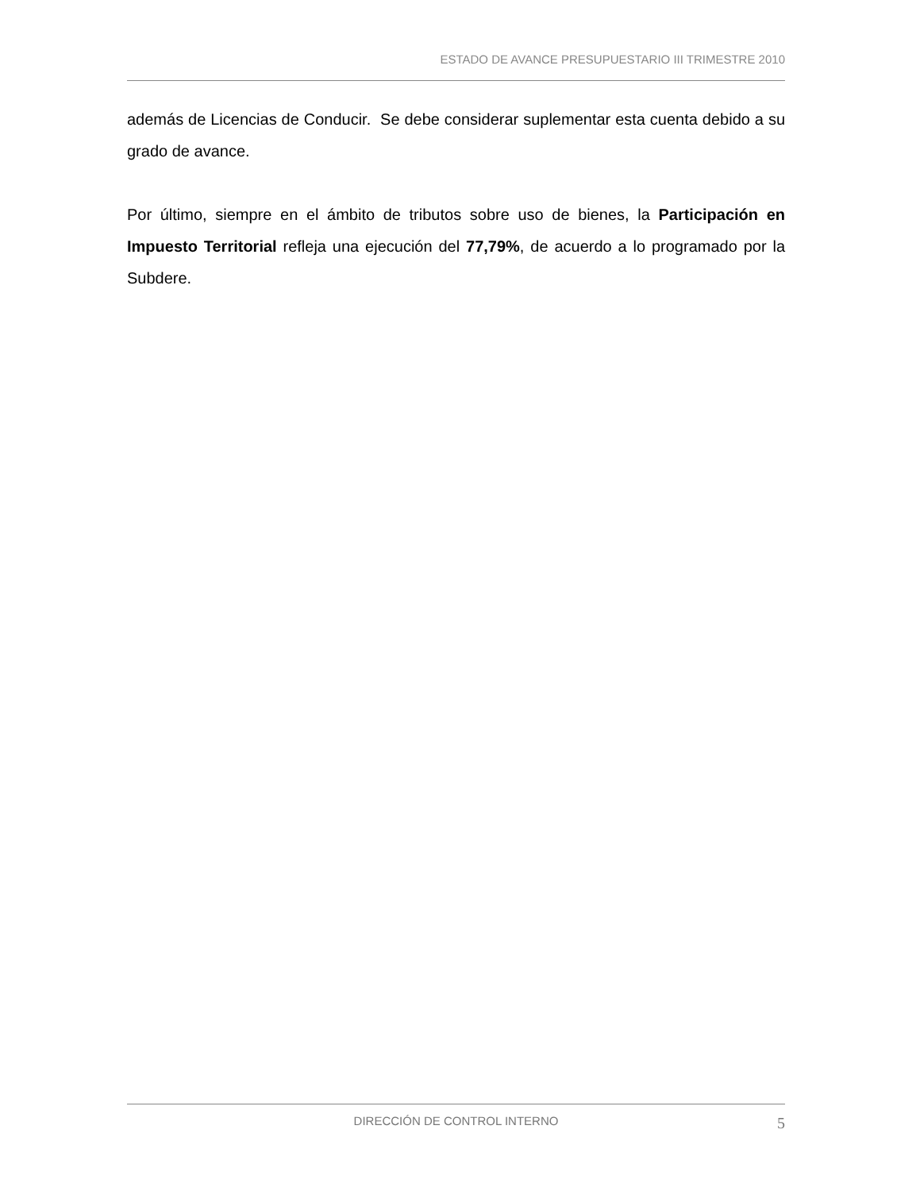ESTADO DE AVANCE PRESUPUESTARIO III TRIMESTRE 2010
además de Licencias de Conducir. Se debe considerar suplementar esta cuenta debido a su grado de avance.
Por último, siempre en el ámbito de tributos sobre uso de bienes, la Participación en Impuesto Territorial refleja una ejecución del 77,79%, de acuerdo a lo programado por la Subdere.
DIRECCIÓN DE CONTROL INTERNO 5